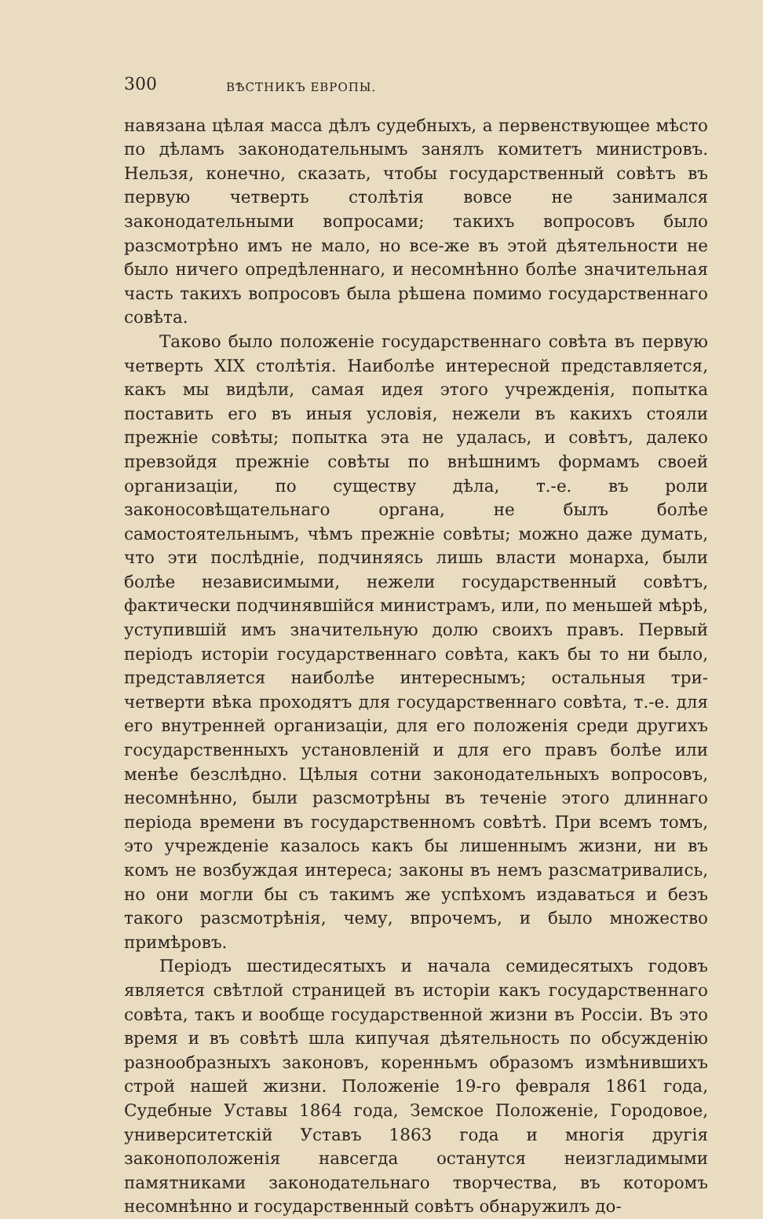300 ВѢСТНИКЪ ЕВРОПЫ.
навязана цѣлая масса дѣлъ судебныхъ, а первенствующее мѣсто по дѣламъ законодательнымъ занялъ комитетъ министровъ. Нельзя, конечно, сказать, чтобы государственный совѣтъ въ первую четверть столѣтія вовсе не занимался законодательными вопросами; такихъ вопросовъ было разсмотрѣно имъ не мало, но все-же въ этой дѣятельности не было ничего опредѣленнаго, и несомнѣнно болѣе значительная часть такихъ вопросовъ была рѣшена помимо государственнаго совѣта.
Таково было положеніе государственнаго совѣта въ первую четверть XIX столѣтія. Наиболѣе интересной представляется, какъ мы видѣли, самая идея этого учрежденія, попытка поставить его въ иныя условія, нежели въ какихъ стояли прежніе совѣты; попытка эта не удалась, и совѣтъ, далеко превзойдя прежніе совѣты по внѣшнимъ формамъ своей организаціи, по существу дѣла, т.-е. въ роли законосовѣщательнаго органа, не былъ болѣе самостоятельнымъ, чѣмъ прежніе совѣты; можно даже думать, что эти послѣдніе, подчиняясь лишь власти монарха, были болѣе независимыми, нежели государственный совѣтъ, фактически подчинявшійся министрамъ, или, по меньшей мѣрѣ, уступившій имъ значительную долю своихъ правъ. Первый періодъ исторіи государственнаго совѣта, какъ бы то ни было, представляется наиболѣе интереснымъ; остальныя три-четверти вѣка проходятъ для государственнаго совѣта, т.-е. для его внутренней организаціи, для его положенія среди другихъ государственныхъ установленій и для его правъ болѣе или менѣе безслѣдно. Цѣлыя сотни законодательныхъ вопросовъ, несомнѣнно, были разсмотрѣны въ теченіе этого длиннаго періода времени въ государственномъ совѣтѣ. При всемъ томъ, это учрежденіе казалось какъ бы лишеннымъ жизни, ни въ комъ не возбуждая интереса; законы въ немъ разсматривались, но они могли бы съ такимъ же успѣхомъ издаваться и безъ такого разсмотрѣнія, чему, впрочемъ, и было множество примѣровъ.
Періодъ шестидесятыхъ и начала семидесятыхъ годовъ является свѣтлой страницей въ исторіи какъ государственнаго совѣта, такъ и вообще государственной жизни въ Россіи. Въ это время и въ совѣтѣ шла кипучая дѣятельность по обсужденію разнообразныхъ законовъ, коренньмъ образомъ измѣнившихъ строй нашей жизни. Положеніе 19-го февраля 1861 года, Судебные Уставы 1864 года, Земское Положеніе, Городовое, университетскій Уставъ 1863 года и многія другія законоположенія навсегда останутся неизгладимыми памятниками законодательнаго творчества, въ которомъ несомнѣнно и государственный совѣтъ обнаружилъ до-